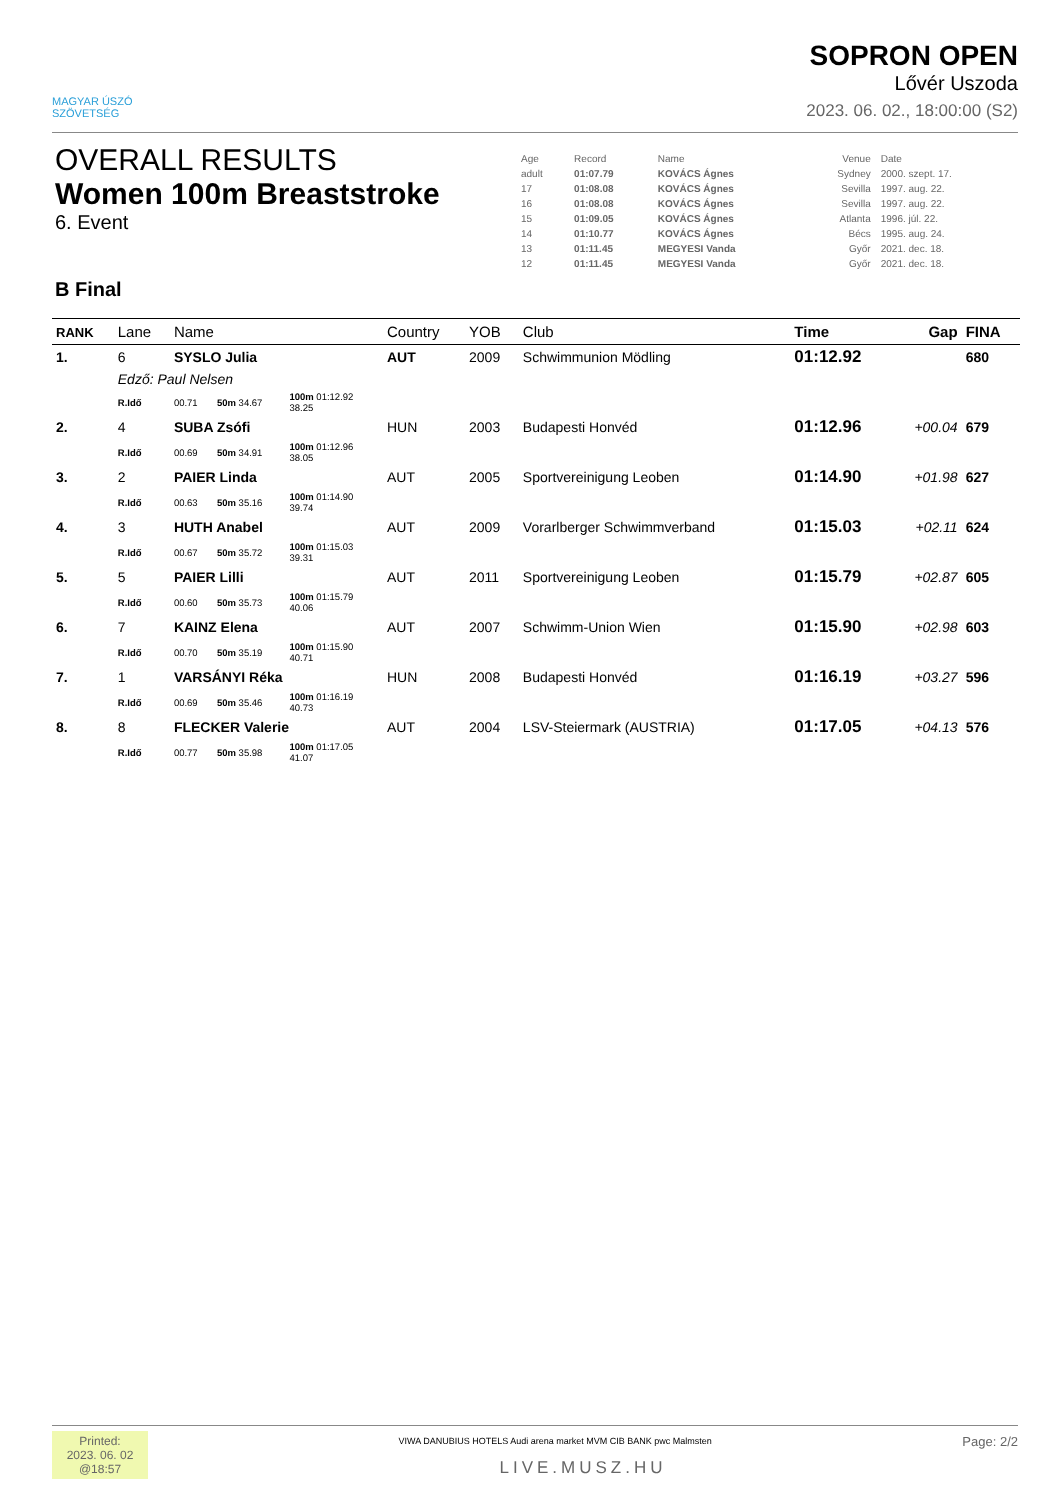MAGYAR ÚSZÓ
SZÖVETSÉG
SOPRON OPEN
Lővér Uszoda
2023. 06. 02., 18:00:00 (S2)
OVERALL RESULTS
Women 100m Breaststroke
6. Event
B Final
| Age | Record | Name | Venue | Date |
| adult | 01:07.79 | KOVÁCS Ágnes | Sydney | 2000. szept. 17. |
| 17 | 01:08.08 | KOVÁCS Ágnes | Sevilla | 1997. aug. 22. |
| 16 | 01:08.08 | KOVÁCS Ágnes | Sevilla | 1997. aug. 22. |
| 15 | 01:09.05 | KOVÁCS Ágnes | Atlanta | 1996. júl. 22. |
| 14 | 01:10.77 | KOVÁCS Ágnes | Bécs | 1995. aug. 24. |
| 13 | 01:11.45 | MEGYESI Vanda | Győr | 2021. dec. 18. |
| 12 | 01:11.45 | MEGYESI Vanda | Győr | 2021. dec. 18. |
| RANK | Lane | Name | | | | Country | YOB | Club | Time | Gap | FINA |
| --- | --- | --- | --- | --- | --- | --- | --- | --- | --- | --- | --- |
| 1. | 6 | SYSLO Julia | | | | AUT | 2009 | Schwimmunion Mödling | 01:12.92 | | 680 |
| | Edző: Paul Nelsen | | | | | | | | | | |
| | R.Idő | 00.71 | 50m 34.67 | 100m 01:12.92 38.25 | | | | | | | |
| 2. | 4 | SUBA Zsófi | | | | HUN | 2003 | Budapesti Honvéd | 01:12.96 | +00.04 | 679 |
| | R.Idő | 00.69 | 50m 34.91 | 100m 01:12.96 38.05 | | | | | | | |
| 3. | 2 | PAIER Linda | | | | AUT | 2005 | Sportvereinigung Leoben | 01:14.90 | +01.98 | 627 |
| | R.Idő | 00.63 | 50m 35.16 | 100m 01:14.90 39.74 | | | | | | | |
| 4. | 3 | HUTH Anabel | | | | AUT | 2009 | Vorarlberger Schwimmverband | 01:15.03 | +02.11 | 624 |
| | R.Idő | 00.67 | 50m 35.72 | 100m 01:15.03 39.31 | | | | | | | |
| 5. | 5 | PAIER Lilli | | | | AUT | 2011 | Sportvereinigung Leoben | 01:15.79 | +02.87 | 605 |
| | R.Idő | 00.60 | 50m 35.73 | 100m 01:15.79 40.06 | | | | | | | |
| 6. | 7 | KAINZ Elena | | | | AUT | 2007 | Schwimm-Union Wien | 01:15.90 | +02.98 | 603 |
| | R.Idő | 00.70 | 50m 35.19 | 100m 01:15.90 40.71 | | | | | | | |
| 7. | 1 | VARSÁNYI Réka | | | | HUN | 2008 | Budapesti Honvéd | 01:16.19 | +03.27 | 596 |
| | R.Idő | 00.69 | 50m 35.46 | 100m 01:16.19 40.73 | | | | | | | |
| 8. | 8 | FLECKER Valerie | | | | AUT | 2004 | LSV-Steiermark (AUSTRIA) | 01:17.05 | +04.13 | 576 |
| | R.Idő | 00.77 | 50m 35.98 | 100m 01:17.05 41.07 | | | | | | | |
Printed:
2023. 06. 02
@18:57
Page: 2/2
VIWA DANUBIUS HOTELS Audi arena market MVM CIB BANK pwc Malmsten
LIVE.MUSZ.HU